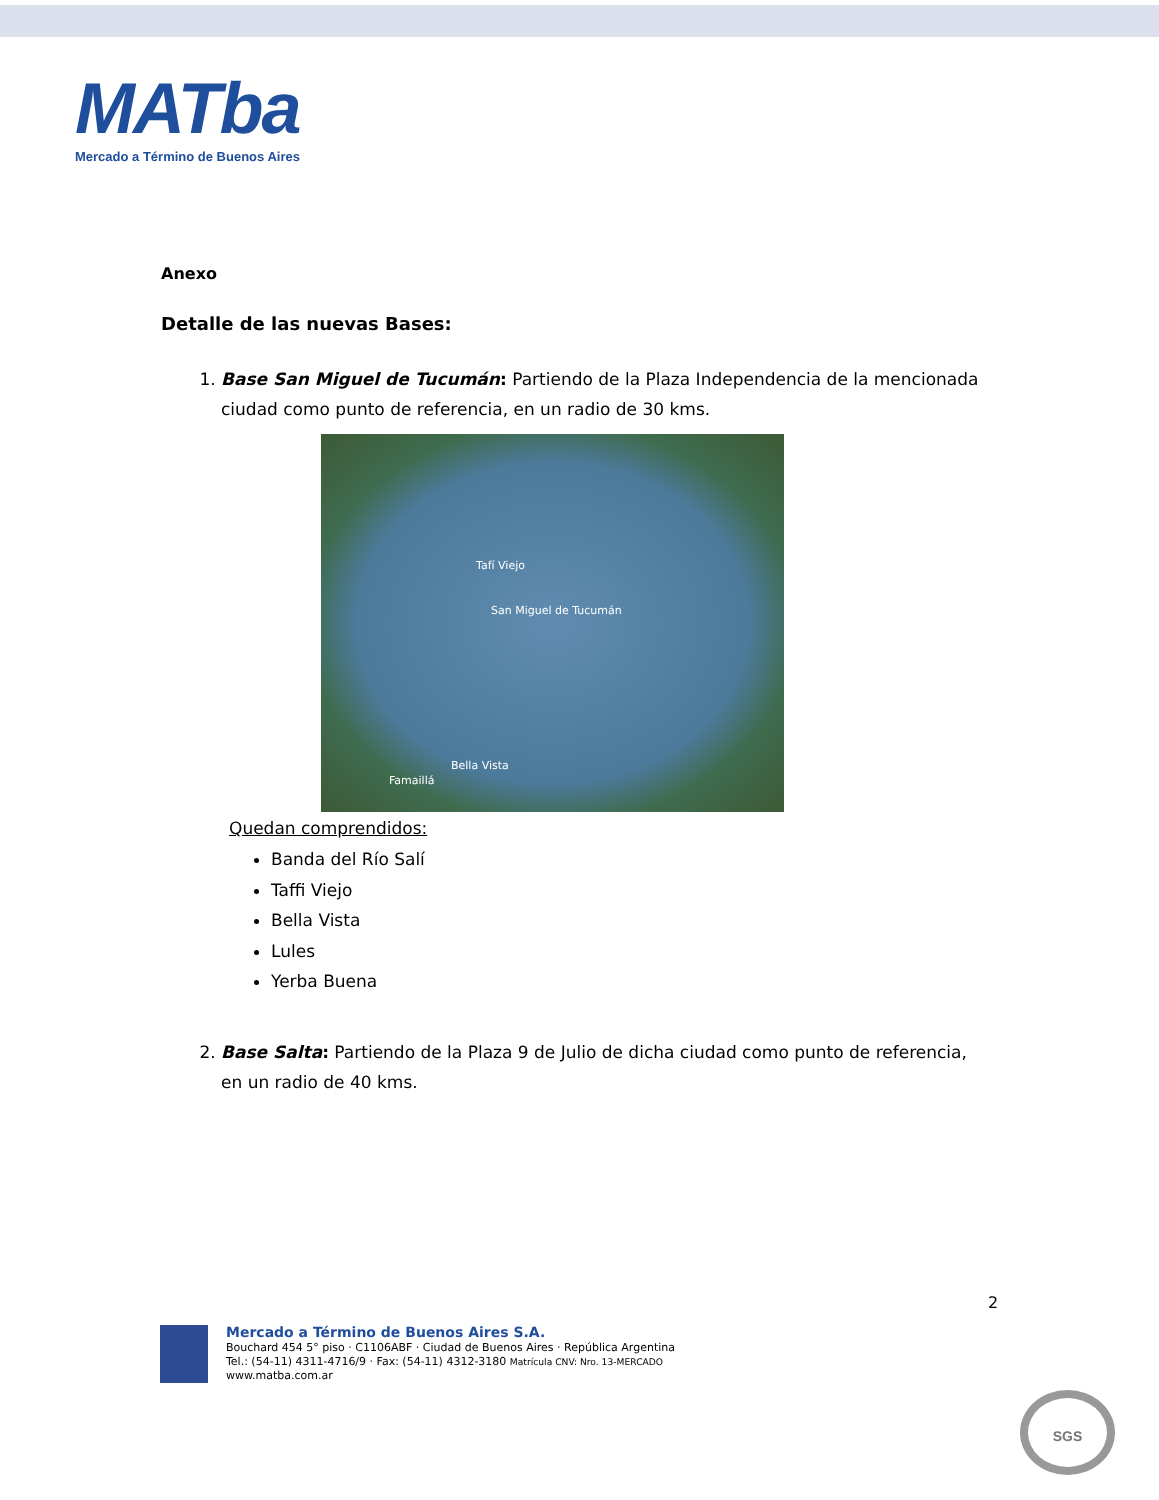MATba
Mercado a Término de Buenos Aires
Anexo
Detalle de las nuevas Bases:
1. Base San Miguel de Tucumán: Partiendo de la Plaza Independencia de la mencionada ciudad como punto de referencia, en un radio de 30 kms.
Tafí Viejo
San Miguel de Tucumán
Bella Vista
Famaillá
Quedan comprendidos:
Banda del Río Salí
Taffi Viejo
Bella Vista
Lules
Yerba Buena
2. Base Salta: Partiendo de la Plaza 9 de Julio de dicha ciudad como punto de referencia, en un radio de 40 kms.
2
Mercado a Término de Buenos Aires S.A.
Bouchard 454 5° piso · C1106ABF · Ciudad de Buenos Aires · República Argentina
Tel.: (54-11) 4311-4716/9 · Fax: (54-11) 4312-3180 Matrícula CNV: Nro. 13-MERCADO
www.matba.com.ar
SGS